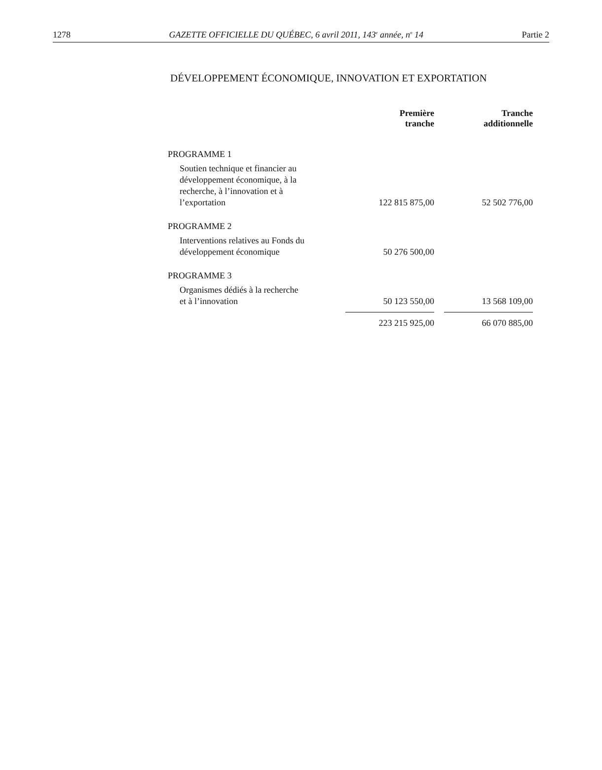1278 GAZETTE OFFICIELLE DU QUÉBEC, 6 avril 2011, 143<sup>e</sup> année, n<sup>o</sup> 14 Partie 2
DÉVELOPPEMENT ÉCONOMIQUE, INNOVATION ET EXPORTATION
| | Première tranche | | Tranche additionnelle |
| --- | --- | --- | --- |
| PROGRAMME 1 | | | |
| Soutien technique et financier au développement économique, à la recherche, à l’innovation et à l’exportation | 122 815 875,00 | | 52 502 776,00 |
| PROGRAMME 2 | | | |
| Interventions relatives au Fonds du développement économique | 50 276 500,00 | | |
| PROGRAMME 3 | | | |
| Organismes dédiés à la recherche et à l’innovation | 50 123 550,00 | | 13 568 109,00 |
| | 223 215 925,00 | | 66 070 885,00 |